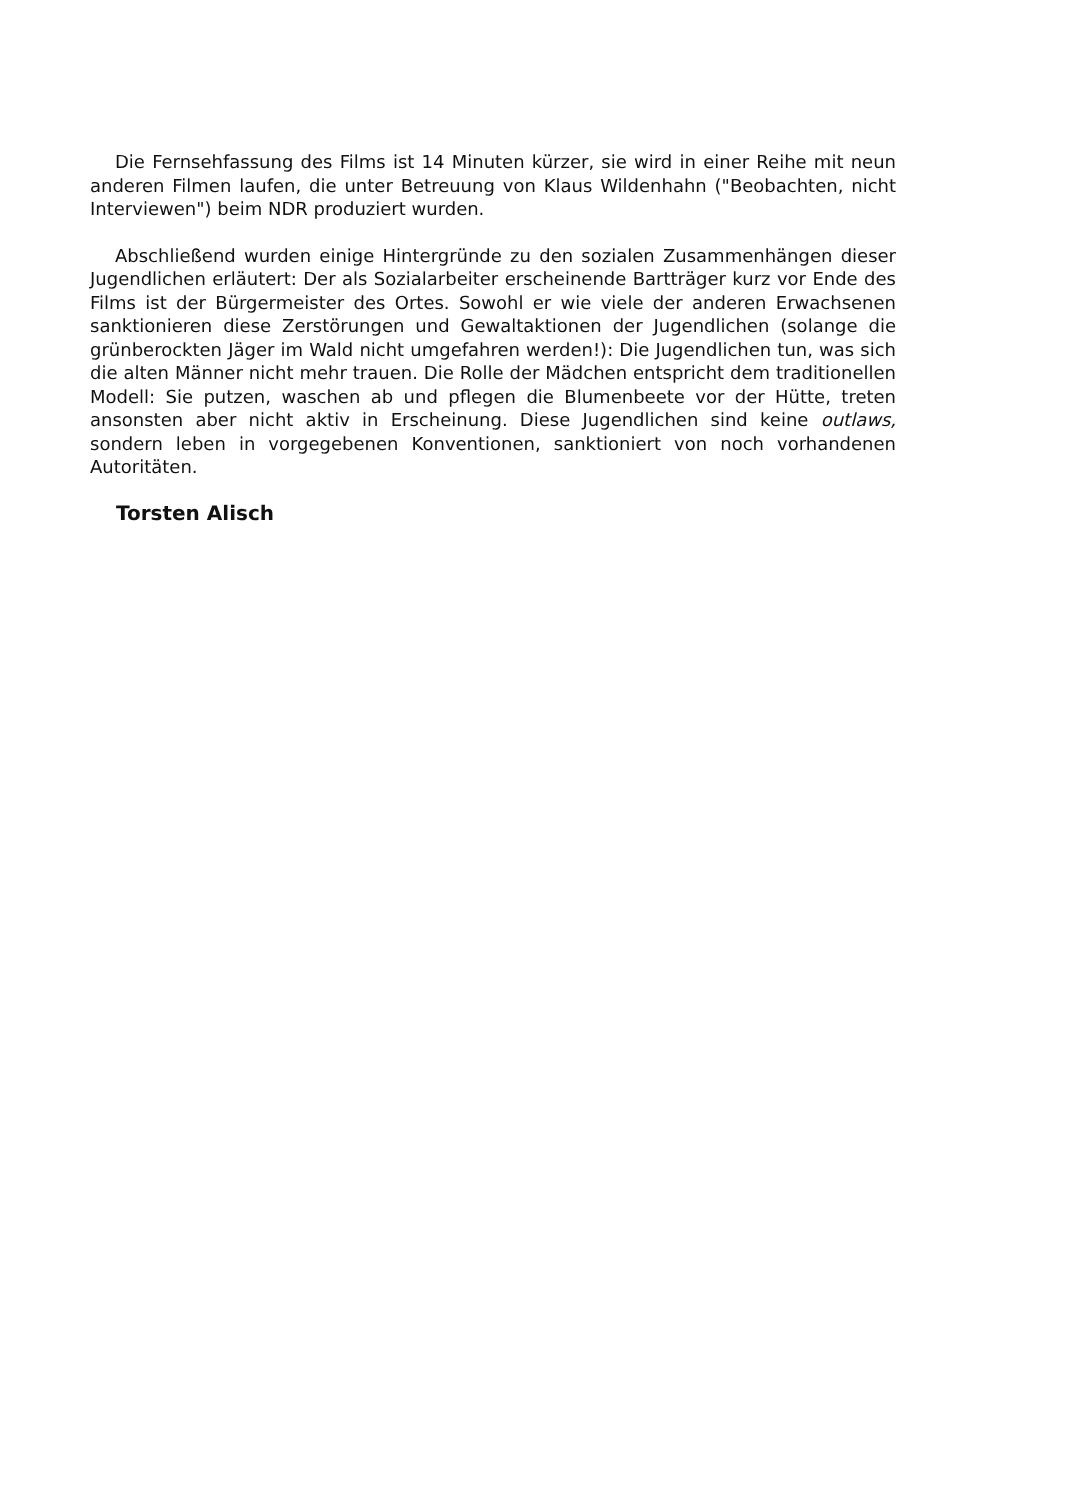Die Fernsehfassung des Films ist 14 Minuten kürzer, sie wird in einer Reihe mit neun anderen Filmen laufen, die unter Betreuung von Klaus Wildenhahn ("Beobachten, nicht Interviewen") beim NDR produziert wurden.
Abschließend wurden einige Hintergründe zu den sozialen Zusammenhängen dieser Jugendlichen erläutert: Der als Sozialarbeiter erscheinende Bartträger kurz vor Ende des Films ist der Bürgermeister des Ortes. Sowohl er wie viele der anderen Erwachsenen sanktionieren diese Zerstörungen und Gewaltaktionen der Jugendlichen (solange die grünberockten Jäger im Wald nicht umgefahren werden!): Die Jugendlichen tun, was sich die alten Männer nicht mehr trauen. Die Rolle der Mädchen entspricht dem traditionellen Modell: Sie putzen, waschen ab und pflegen die Blumenbeete vor der Hütte, treten ansonsten aber nicht aktiv in Erscheinung. Diese Jugendlichen sind keine outlaws, sondern leben in vorgegebenen Konventionen, sanktioniert von noch vorhandenen Autoritäten.
Torsten Alisch